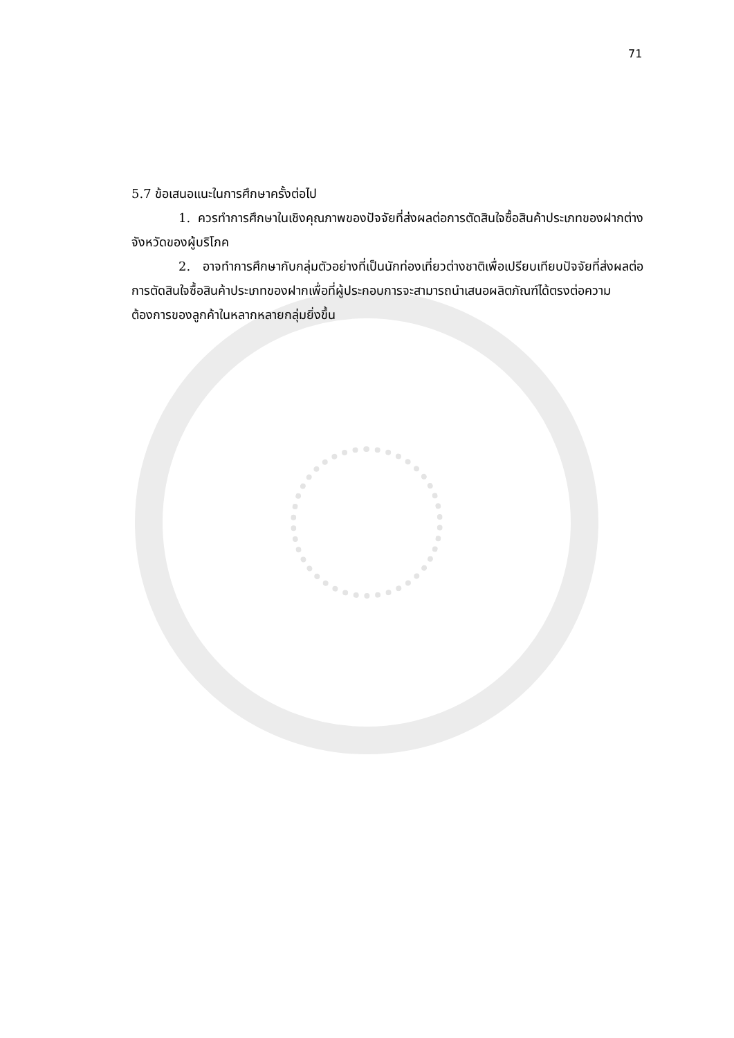71
5.7 ข้อเสนอแนะในการศึกษาครั้งต่อไป
1. ควรทำการศึกษาในเชิงคุณภาพของปัจจัยที่ส่งผลต่อการตัดสินใจซื้อสินค้าประเภทของฝากต่างจังหวัดของผู้บริโภค
2. อาจทำการศึกษากับกลุ่มตัวอย่างที่เป็นนักท่องเที่ยวต่างชาติเพื่อเปรียบเทียบปัจจัยที่ส่งผลต่อการตัดสินใจซื้อสินค้าประเภทของฝากเพื่อที่ผู้ประกอบการจะสามารถนำเสนอผลิตภัณฑ์ได้ตรงต่อความต้องการของลูกค้าในหลากหลายกลุ่มยิ่งขึ้น